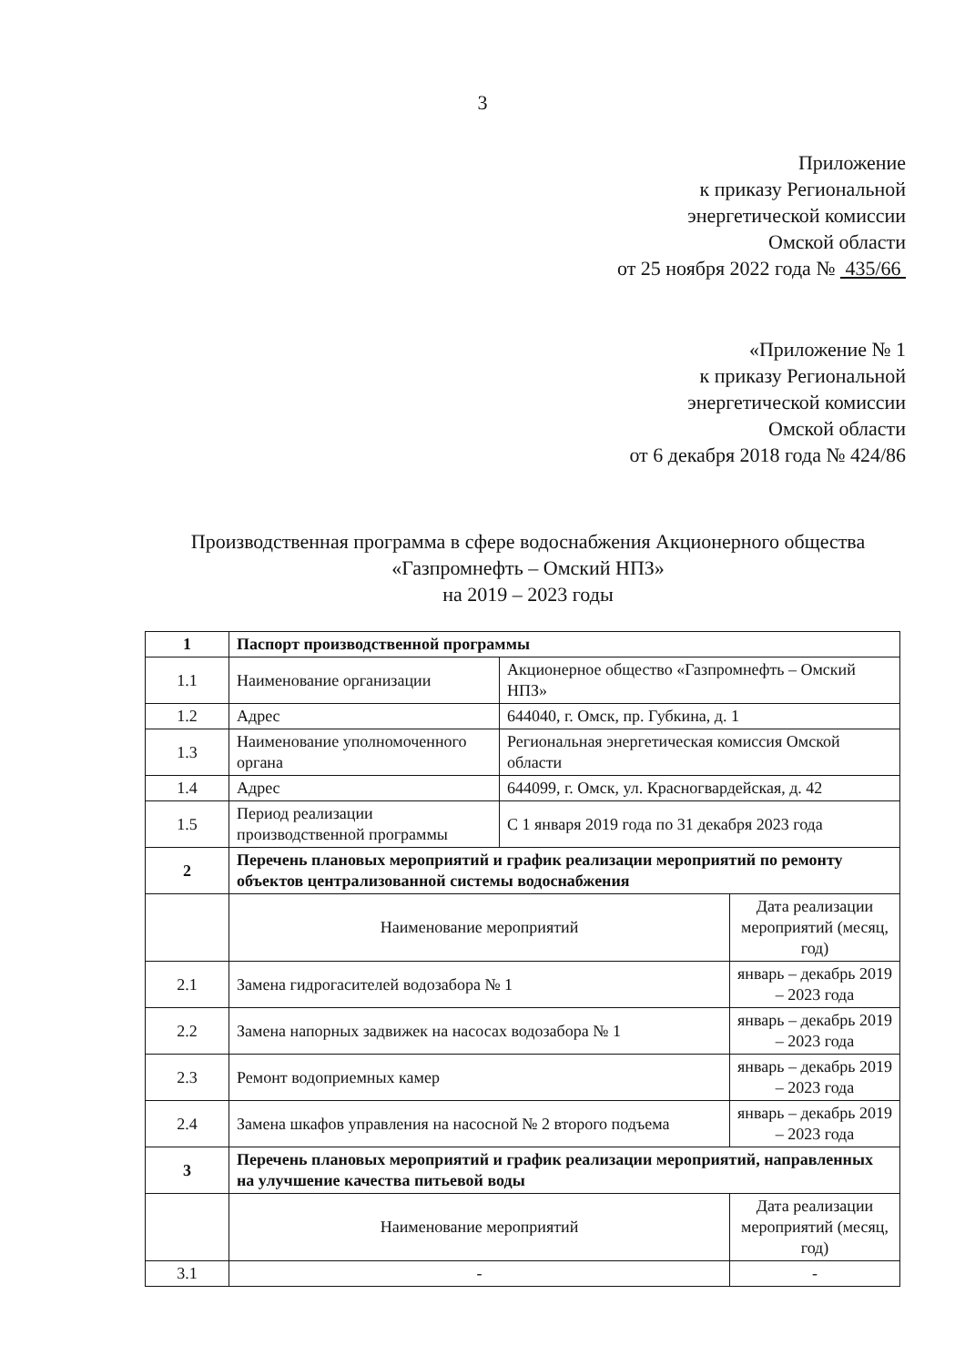3
Приложение
к приказу Региональной
энергетической комиссии
Омской области
от 25 ноября 2022 года № 435/66
«Приложение № 1
к приказу Региональной
энергетической комиссии
Омской области
от 6 декабря 2018 года № 424/86
Производственная программа в сфере водоснабжения Акционерного общества «Газпромнефть – Омский НПЗ»
на 2019 – 2023 годы
| 1 | Паспорт производственной программы | | |
| 1.1 | Наименование организации | Акционерное общество «Газпромнефть – Омский НПЗ» | |
| 1.2 | Адрес | 644040, г. Омск, пр. Губкина, д. 1 | |
| 1.3 | Наименование уполномоченного органа | Региональная энергетическая комиссия Омской области | |
| 1.4 | Адрес | 644099, г. Омск, ул. Красногвардейская, д. 42 | |
| 1.5 | Период реализации производственной программы | С 1 января 2019 года по 31 декабря 2023 года | |
| 2 | Перечень плановых мероприятий и график реализации мероприятий по ремонту объектов централизованной системы водоснабжения | | |
| | Наименование мероприятий | | Дата реализации мероприятий (месяц, год) |
| 2.1 | Замена гидрогасителей водозабора № 1 | | январь – декабрь 2019 – 2023 года |
| 2.2 | Замена напорных задвижек на насосах водозабора № 1 | | январь – декабрь 2019 – 2023 года |
| 2.3 | Ремонт водоприемных камер | | январь – декабрь 2019 – 2023 года |
| 2.4 | Замена шкафов управления на насосной № 2 второго подъема | | январь – декабрь 2019 – 2023 года |
| 3 | Перечень плановых мероприятий и график реализации мероприятий, направленных на улучшение качества питьевой воды | | |
| | Наименование мероприятий | | Дата реализации мероприятий (месяц, год) |
| 3.1 | - | | - |